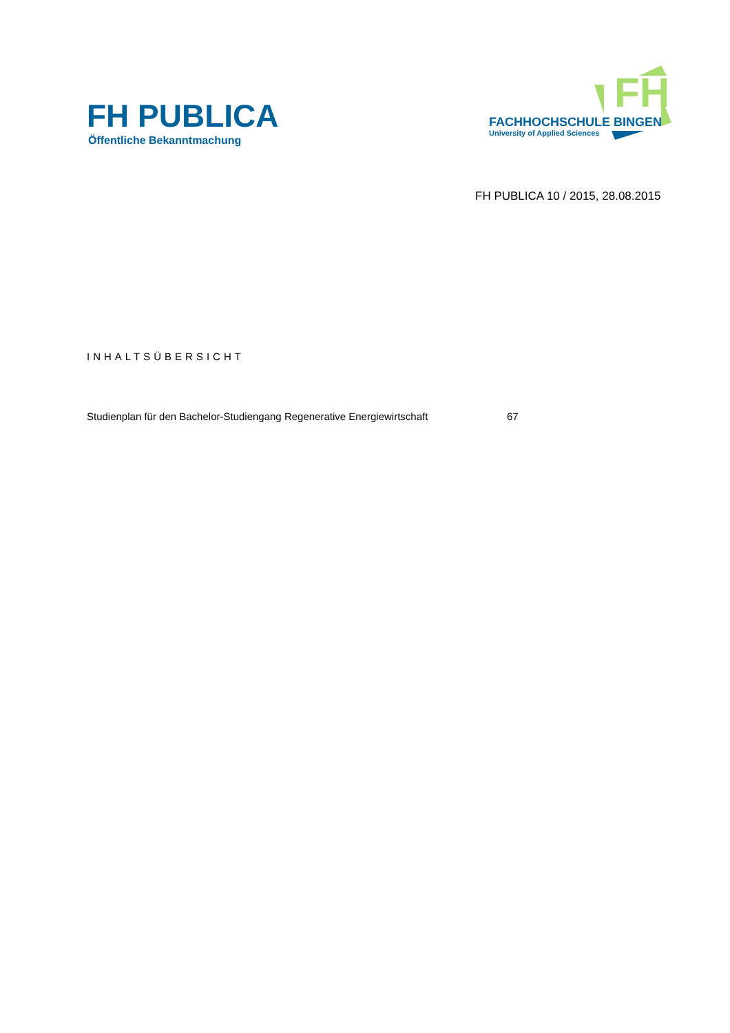FH PUBLICA
Öffentliche Bekanntmachung
FH
FACHHOCHSCHULE BINGEN
University of Applied Sciences
FH PUBLICA 10 / 2015, 28.08.2015
INHALTSÜBERSICHT
Studienplan für den Bachelor-Studiengang Regenerative Energiewirtschaft 67